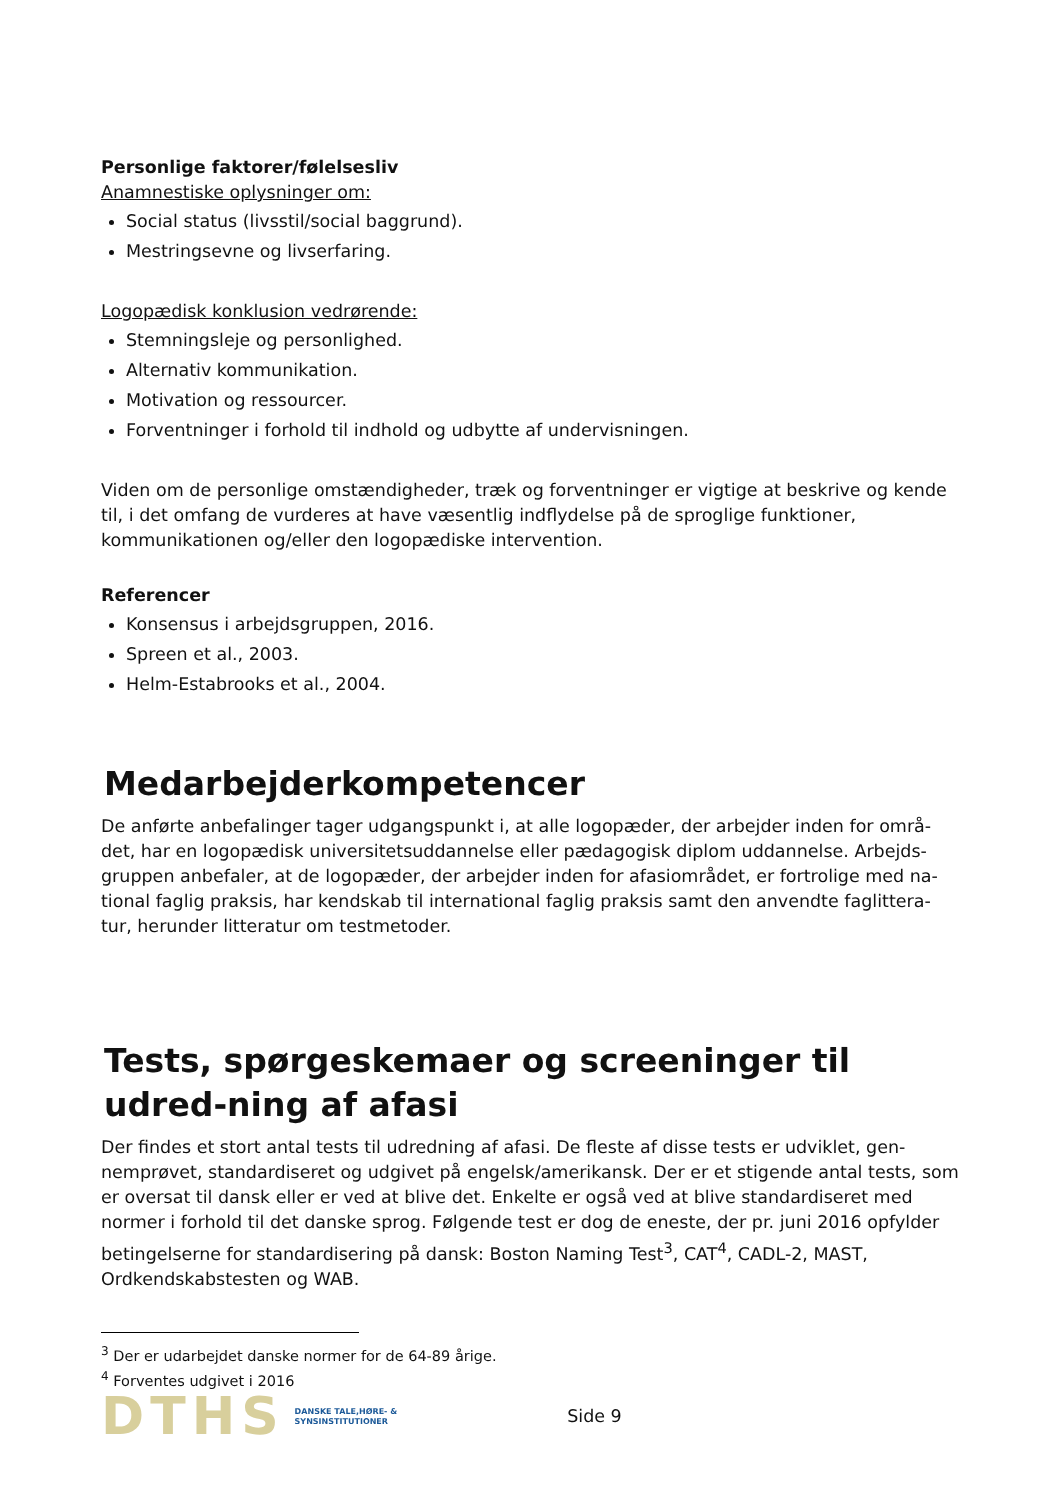Personlige faktorer/følelsesliv
Anamnestiske oplysninger om:
Social status (livsstil/social baggrund).
Mestringsevne og livserfaring.
Logopædisk konklusion vedrørende:
Stemningsleje og personlighed.
Alternativ kommunikation.
Motivation og ressourcer.
Forventninger i forhold til indhold og udbytte af undervisningen.
Viden om de personlige omstændigheder, træk og forventninger er vigtige at beskrive og kende til, i det omfang de vurderes at have væsentlig indflydelse på de sproglige funktioner, kommunikationen og/eller den logopædiske intervention.
Referencer
Konsensus i arbejdsgruppen, 2016.
Spreen et al., 2003.
Helm-Estabrooks et al., 2004.
Medarbejderkompetencer
De anførte anbefalinger tager udgangspunkt i, at alle logopæder, der arbejder inden for områ-det, har en logopædisk universitetsuddannelse eller pædagogisk diplom uddannelse. Arbejds-gruppen anbefaler, at de logopæder, der arbejder inden for afasiområdet, er fortrolige med na-tional faglig praksis, har kendskab til international faglig praksis samt den anvendte faglittera-tur, herunder litteratur om testmetoder.
Tests, spørgeskemaer og screeninger til udred-ning af afasi
Der findes et stort antal tests til udredning af afasi. De fleste af disse tests er udviklet, gen-nemprøvet, standardiseret og udgivet på engelsk/amerikansk. Der er et stigende antal tests, som er oversat til dansk eller er ved at blive det. Enkelte er også ved at blive standardiseret med normer i forhold til det danske sprog. Følgende test er dog de eneste, der pr. juni 2016 opfylder betingelserne for standardisering på dansk: Boston Naming Test<sup>3</sup>, CAT<sup>4</sup>, CADL-2, MAST, Ordkendskabstesten og WAB.
<sup>3</sup> Der er udarbejdet danske normer for de 64-89 årige.
<sup>4</sup> Forventes udgivet i 2016
DTHS DANSKE TALE,HØRE- &
SYNSINSTITUTIONER Side 9